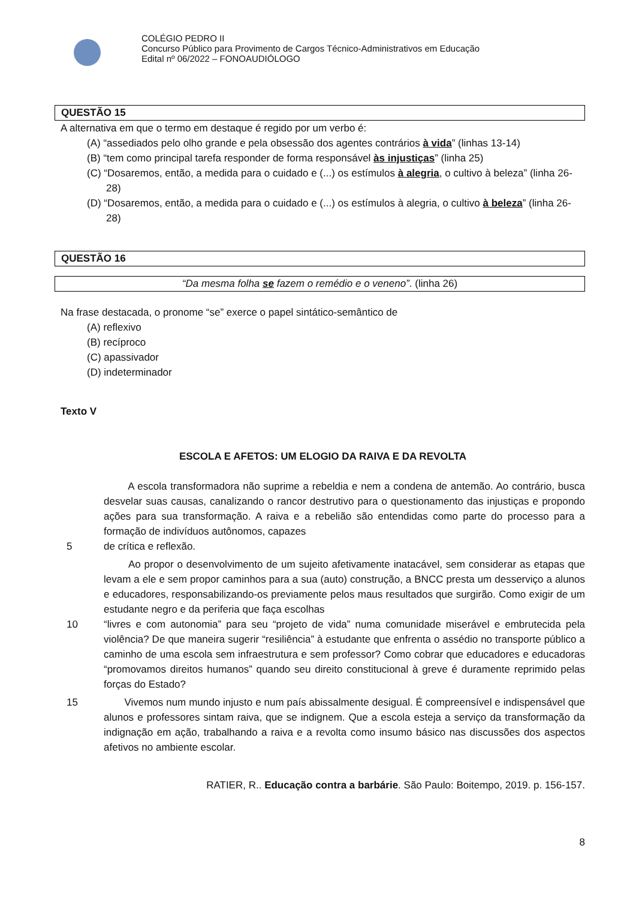COLÉGIO PEDRO II
Concurso Público para Provimento de Cargos Técnico-Administrativos em Educação
Edital nº 06/2022 – FONOAUDIÓLOGO
QUESTÃO 15
A alternativa em que o termo em destaque é regido por um verbo é:
(A) “assediados pelo olho grande e pela obsessão dos agentes contrários à vida” (linhas 13-14)
(B) “tem como principal tarefa responder de forma responsável às injustiças” (linha 25)
(C) “Dosaremos, então, a medida para o cuidado e (...) os estímulos à alegria, o cultivo à beleza” (linha 26-28)
(D) “Dosaremos, então, a medida para o cuidado e (...) os estímulos à alegria, o cultivo à beleza” (linha 26-28)
QUESTÃO 16
“Da mesma folha se fazem o remédio e o veneno”. (linha 26)
Na frase destacada, o pronome “se” exerce o papel sintático-semântico de
(A) reflexivo
(B) recíproco
(C) apassivador
(D) indeterminador
Texto V
ESCOLA E AFETOS: UM ELOGIO DA RAIVA E DA REVOLTA
A escola transformadora não suprime a rebeldia e nem a condena de antemão. Ao contrário, busca desvelar suas causas, canalizando o rancor destrutivo para o questionamento das injustiças e propondo ações para sua transformação. A raiva e a rebelião são entendidas como parte do processo para a formação de indivíduos autônomos, capazes
5 de crítica e reflexão.
Ao propor o desenvolvimento de um sujeito afetivamente inatacável, sem considerar as etapas que levam a ele e sem propor caminhos para a sua (auto) construção, a BNCC presta um desserviço a alunos e educadores, responsabilizando-os previamente pelos maus resultados que surgirão. Como exigir de um estudante negro e da periferia que faça escolhas
10 “livres e com autonomia” para seu “projeto de vida” numa comunidade miserável e embrutecida pela violência? De que maneira sugerir “resiliência” à estudante que enfrenta o assédio no transporte público a caminho de uma escola sem infraestrutura e sem professor? Como cobrar que educadores e educadoras “promovamos direitos humanos” quando seu direito constitucional à greve é duramente reprimido pelas forças do Estado?
15 Vivemos num mundo injusto e num país abissalmente desigual. É compreensível e indispensável que alunos e professores sintam raiva, que se indignem. Que a escola esteja a serviço da transformação da indignação em ação, trabalhando a raiva e a revolta como insumo básico nas discussões dos aspectos afetivos no ambiente escolar.
RATIER, R.. Educação contra a barbárie. São Paulo: Boitempo, 2019. p. 156-157.
8